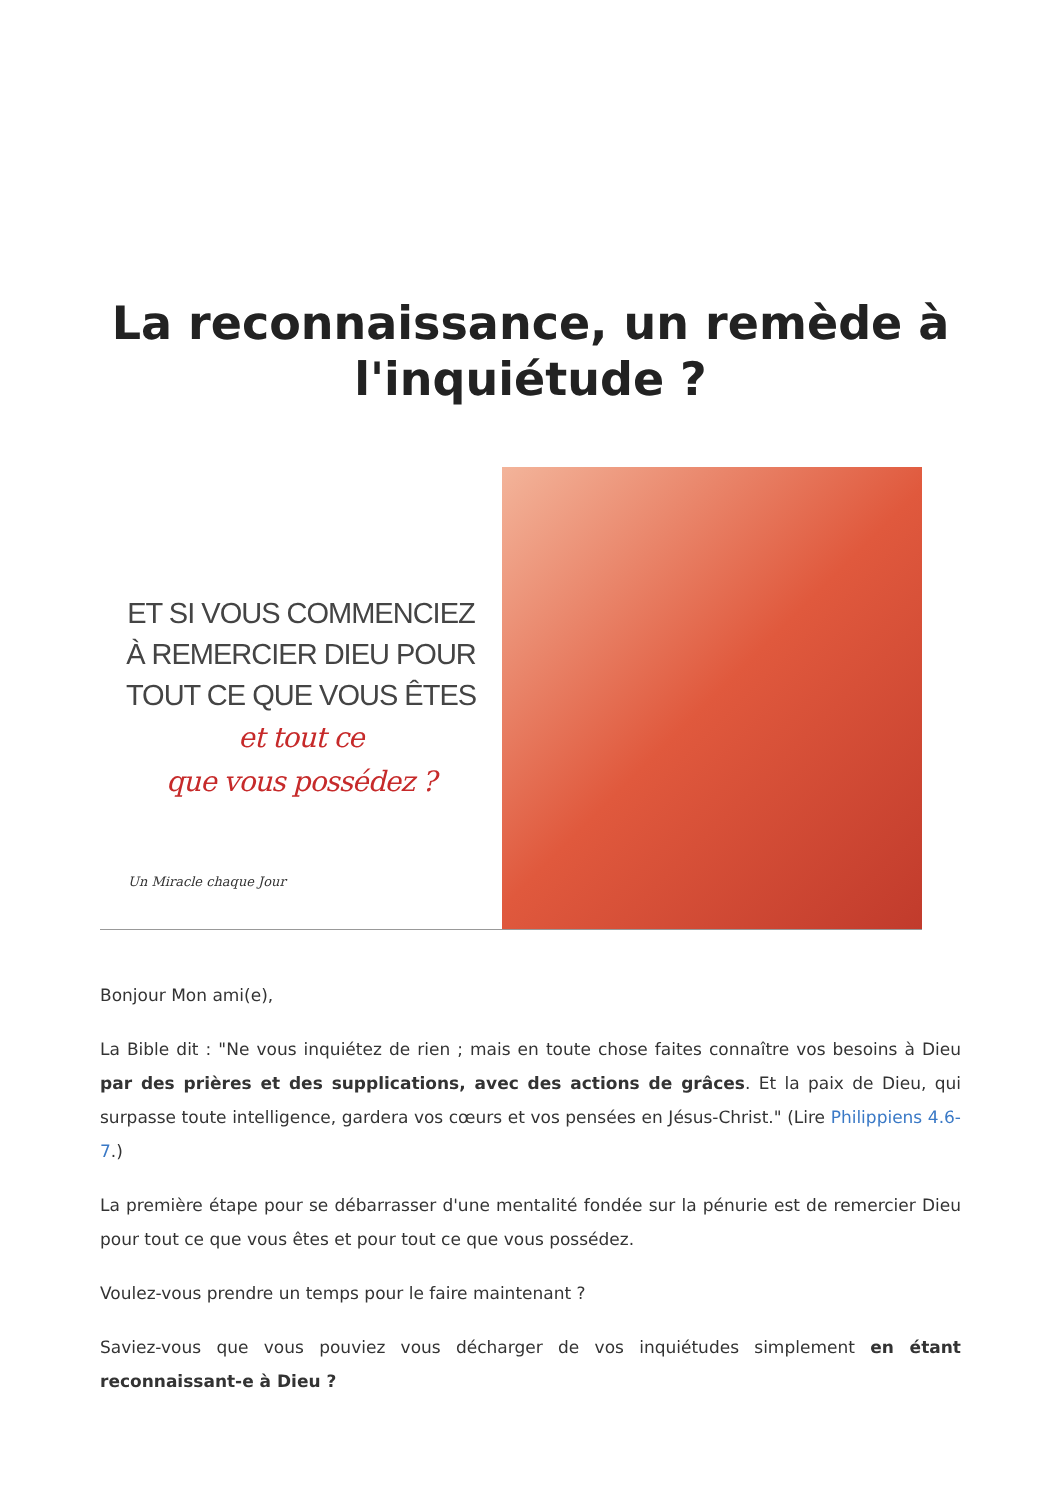La reconnaissance, un remède à l'inquiétude ?
ET SI VOUS COMMENCIEZ
À REMERCIER DIEU POUR
TOUT CE QUE VOUS ÊTES
et tout ce
que vous possédez ?
Un Miracle chaque Jour
Bonjour Mon ami(e),
La Bible dit : "Ne vous inquiétez de rien ; mais en toute chose faites connaître vos besoins à Dieu par des prières et des supplications, avec des actions de grâces. Et la paix de Dieu, qui surpasse toute intelligence, gardera vos cœurs et vos pensées en Jésus-Christ." (Lire Philippiens 4.6-7.)
La première étape pour se débarrasser d'une mentalité fondée sur la pénurie est de remercier Dieu pour tout ce que vous êtes et pour tout ce que vous possédez.
Voulez-vous prendre un temps pour le faire maintenant ?
Saviez-vous que vous pouviez vous décharger de vos inquiétudes simplement en étant reconnaissant-e à Dieu ?